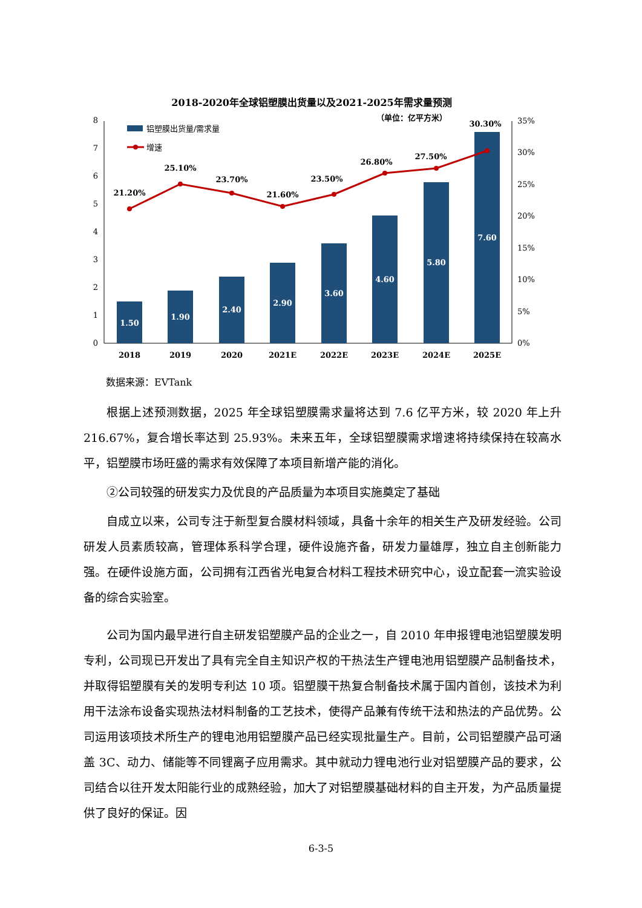2018-2020年全球铝塑膜出货量以及2021-2025年需求量预测
（单位：亿平方米）
0
1
2
3
4
5
6
7
8
0%
5%
10%
15%
20%
25%
30%
35%
1.50
1.90
2.40
2.90
3.60
4.60
5.80
7.60
21.20%
25.10%
23.70%
21.60%
23.50%
26.80%
27.50%
30.30%
2018
2019
2020
2021E
2022E
2023E
2024E
2025E
铝塑膜出货量/需求量
增速
数据来源：EVTank
根据上述预测数据，2025 年全球铝塑膜需求量将达到 7.6 亿平方米，较 2020 年上升 216.67%，复合增长率达到 25.93%。未来五年，全球铝塑膜需求增速将持续保持在较高水平，铝塑膜市场旺盛的需求有效保障了本项目新增产能的消化。
②公司较强的研发实力及优良的产品质量为本项目实施奠定了基础
自成立以来，公司专注于新型复合膜材料领域，具备十余年的相关生产及研发经验。公司研发人员素质较高，管理体系科学合理，硬件设施齐备，研发力量雄厚，独立自主创新能力强。在硬件设施方面，公司拥有江西省光电复合材料工程技术研究中心，设立配套一流实验设备的综合实验室。
公司为国内最早进行自主研发铝塑膜产品的企业之一，自 2010 年申报锂电池铝塑膜发明专利，公司现已开发出了具有完全自主知识产权的干热法生产锂电池用铝塑膜产品制备技术，并取得铝塑膜有关的发明专利达 10 项。铝塑膜干热复合制备技术属于国内首创，该技术为利用干法涂布设备实现热法材料制备的工艺技术，使得产品兼有传统干法和热法的产品优势。公司运用该项技术所生产的锂电池用铝塑膜产品已经实现批量生产。目前，公司铝塑膜产品可涵盖 3C、动力、储能等不同锂离子应用需求。其中就动力锂电池行业对铝塑膜产品的要求，公司结合以往开发太阳能行业的成熟经验，加大了对铝塑膜基础材料的自主开发，为产品质量提供了良好的保证。因
6-3-5